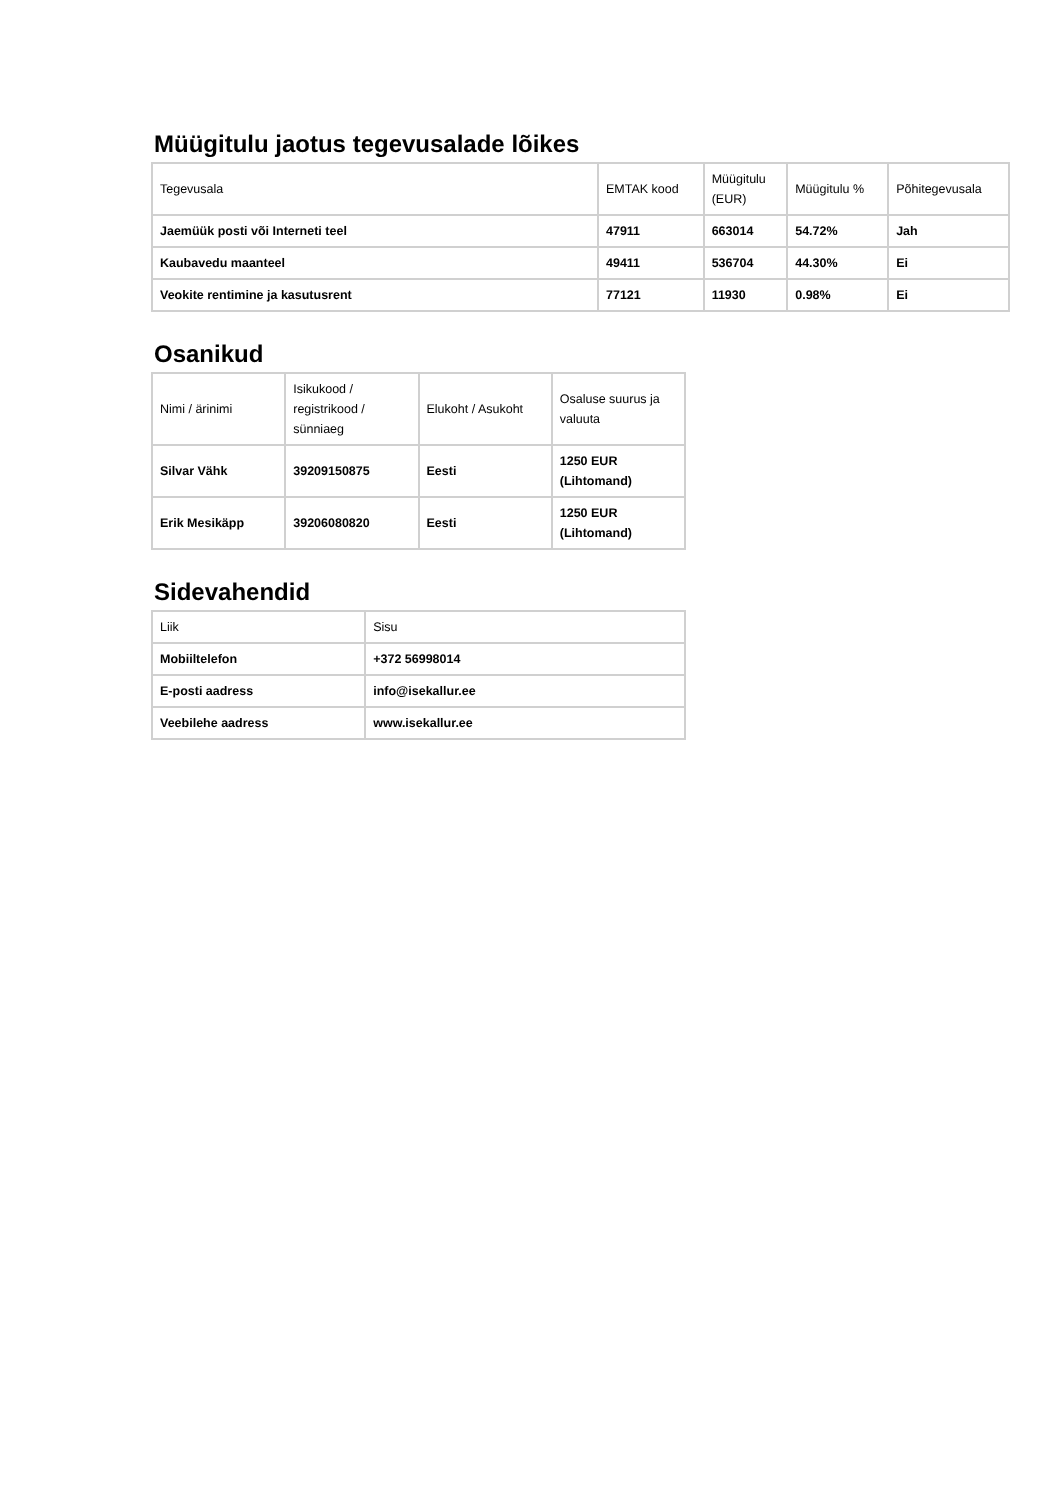Müügitulu jaotus tegevusalade lõikes
| Tegevusala | EMTAK kood | Müügitulu (EUR) | Müügitulu % | Põhitegevusala |
| --- | --- | --- | --- | --- |
| Jaemüük posti või Interneti teel | 47911 | 663014 | 54.72% | Jah |
| Kaubavedu maanteel | 49411 | 536704 | 44.30% | Ei |
| Veokite rentimine ja kasutusrent | 77121 | 11930 | 0.98% | Ei |
Osanikud
| Nimi / ärinimi | Isikukood / registrikood / sünniaeg | Elukoht / Asukoht | Osaluse suurus ja valuuta |
| --- | --- | --- | --- |
| Silvar Vähk | 39209150875 | Eesti | 1250 EUR (Lihtomand) |
| Erik Mesikäpp | 39206080820 | Eesti | 1250 EUR (Lihtomand) |
Sidevahendid
| Liik | Sisu |
| --- | --- |
| Mobiiltelefon | +372 56998014 |
| E-posti aadress | info@isekallur.ee |
| Veebilehe aadress | www.isekallur.ee |